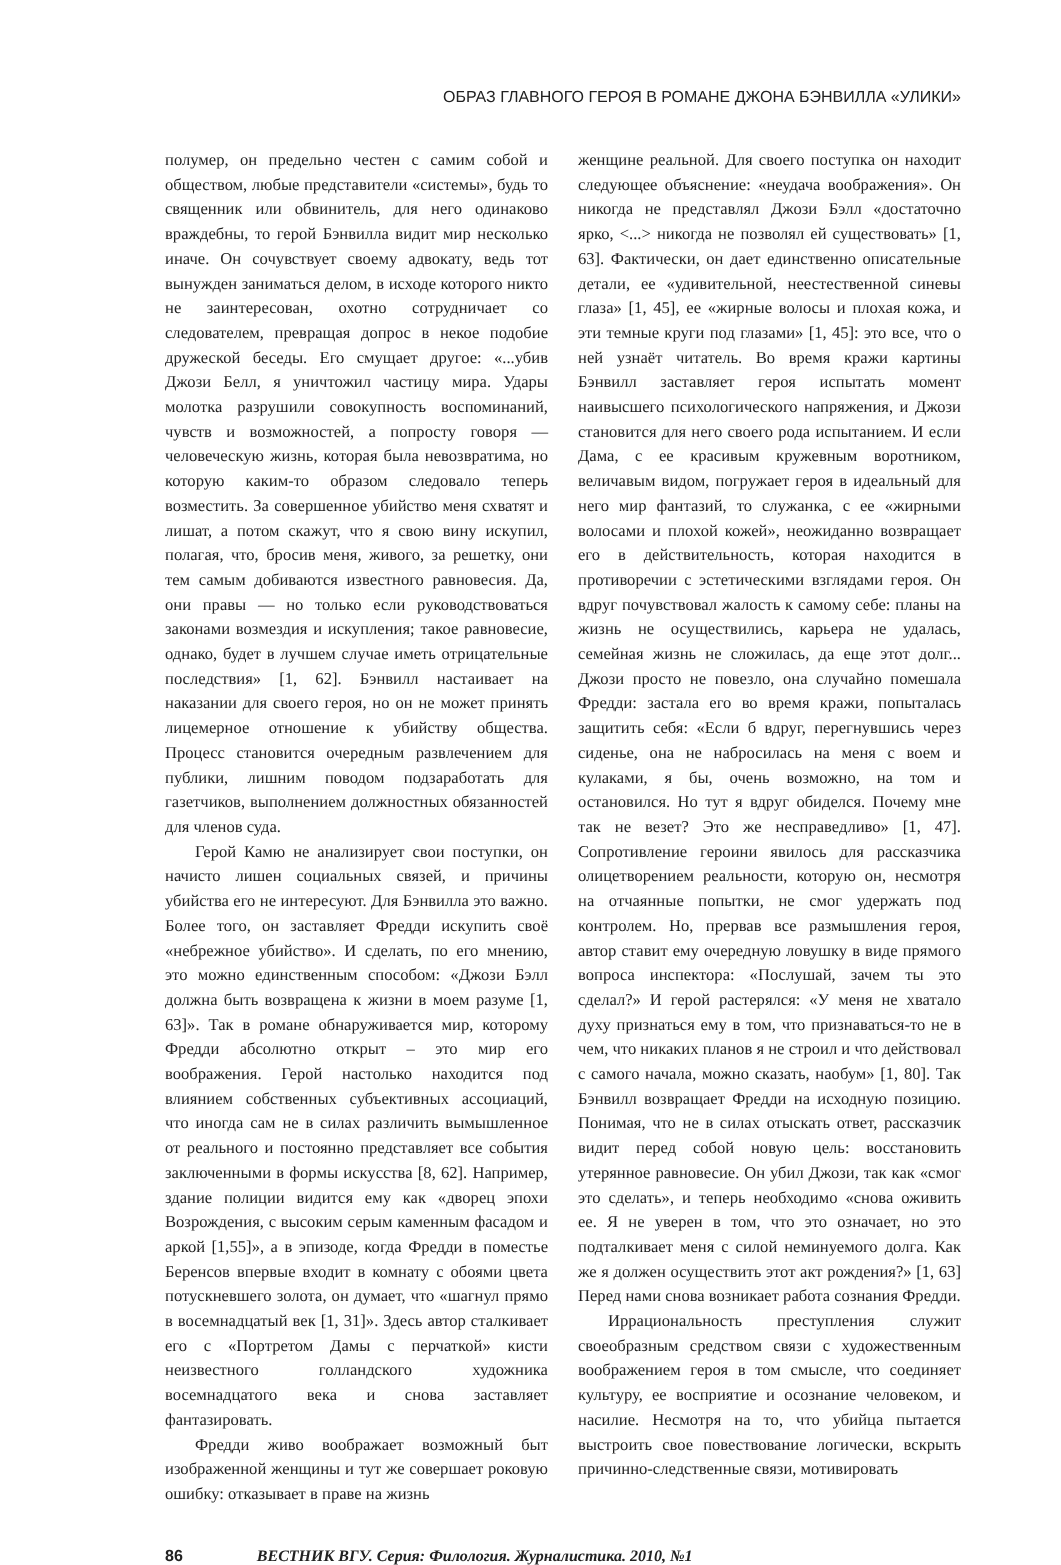ОБРАЗ ГЛАВНОГО ГЕРОЯ В РОМАНЕ ДЖОНА БЭНВИЛЛА «УЛИКИ»
полумер, он предельно честен с самим собой и обществом, любые представители «системы», будь то священник или обвинитель, для него одинаково враждебны, то герой Бэнвилла видит мир несколько иначе. Он сочувствует своему адвокату, ведь тот вынужден заниматься делом, в исходе которого никто не заинтересован, охотно сотрудничает со следователем, превращая допрос в некое подобие дружеской беседы. Его смущает другое: «...убив Джози Белл, я уничтожил частицу мира. Удары молотка разрушили совокупность воспоминаний, чувств и возможностей, а попросту говоря — человеческую жизнь, которая была невозвратима, но которую каким-то образом следовало теперь возместить. За совершенное убийство меня схватят и лишат, а потом скажут, что я свою вину искупил, полагая, что, бросив меня, живого, за решетку, они тем самым добиваются известного равновесия. Да, они правы — но только если руководствоваться законами возмездия и искупления; такое равновесие, однако, будет в лучшем случае иметь отрицательные последствия» [1, 62]. Бэнвилл настаивает на наказании для своего героя, но он не может принять лицемерное отношение к убийству общества. Процесс становится очередным развлечением для публики, лишним поводом подзаработать для газетчиков, выполнением должностных обязанностей для членов суда.
Герой Камю не анализирует свои поступки, он начисто лишен социальных связей, и причины убийства его не интересуют. Для Бэнвилла это важно. Более того, он заставляет Фредди искупить своё «небрежное убийство». И сделать, по его мнению, это можно единственным способом: «Джози Бэлл должна быть возвращена к жизни в моем разуме [1, 63]». Так в романе обнаруживается мир, которому Фредди абсолютно открыт – это мир его воображения. Герой настолько находится под влиянием собственных субъективных ассоциаций, что иногда сам не в силах различить вымышленное от реального и постоянно представляет все события заключенными в формы искусства [8, 62]. Например, здание полиции видится ему как «дворец эпохи Возрождения, с высоким серым каменным фасадом и аркой [1,55]», а в эпизоде, когда Фредди в поместье Беренсов впервые входит в комнату с обоями цвета потускневшего золота, он думает, что «шагнул прямо в восемнадцатый век [1, 31]». Здесь автор сталкивает его с «Портретом Дамы с перчаткой» кисти неизвестного голландского художника восемнадцатого века и снова заставляет фантазировать.
Фредди живо воображает возможный быт изображенной женщины и тут же совершает роковую ошибку: отказывает в праве на жизнь
женщине реальной. Для своего поступка он находит следующее объяснение: «неудача воображения». Он никогда не представлял Джози Бэлл «достаточно ярко, <...> никогда не позволял ей существовать» [1, 63]. Фактически, он дает единственно описательные детали, ее «удивительной, неестественной синевы глаза» [1, 45], ее «жирные волосы и плохая кожа, и эти темные круги под глазами» [1, 45]: это все, что о ней узнаёт читатель. Во время кражи картины Бэнвилл заставляет героя испытать момент наивысшего психологического напряжения, и Джози становится для него своего рода испытанием. И если Дама, с ее красивым кружевным воротником, величавым видом, погружает героя в идеальный для него мир фантазий, то служанка, с ее «жирными волосами и плохой кожей», неожиданно возвращает его в действительность, которая находится в противоречии с эстетическими взглядами героя. Он вдруг почувствовал жалость к самому себе: планы на жизнь не осуществились, карьера не удалась, семейная жизнь не сложилась, да еще этот долг... Джози просто не повезло, она случайно помешала Фредди: застала его во время кражи, попыталась защитить себя: «Если б вдруг, перегнувшись через сиденье, она не набросилась на меня с воем и кулаками, я бы, очень возможно, на том и остановился. Но тут я вдруг обиделся. Почему мне так не везет? Это же несправедливо» [1, 47]. Сопротивление героини явилось для рассказчика олицетворением реальности, которую он, несмотря на отчаянные попытки, не смог удержать под контролем. Но, прервав все размышления героя, автор ставит ему очередную ловушку в виде прямого вопроса инспектора: «Послушай, зачем ты это сделал?» И герой растерялся: «У меня не хватало духу признаться ему в том, что признаваться-то не в чем, что никаких планов я не строил и что действовал с самого начала, можно сказать, наобум» [1, 80]. Так Бэнвилл возвращает Фредди на исходную позицию. Понимая, что не в силах отыскать ответ, рассказчик видит перед собой новую цель: восстановить утерянное равновесие. Он убил Джози, так как «смог это сделать», и теперь необходимо «снова оживить ее. Я не уверен в том, что это означает, но это подталкивает меня с силой неминуемого долга. Как же я должен осуществить этот акт рождения?» [1, 63] Перед нами снова возникает работа сознания Фредди.
Иррациональность преступления служит своеобразным средством связи с художественным воображением героя в том смысле, что соединяет культуру, ее восприятие и осознание человеком, и насилие. Несмотря на то, что убийца пытается выстроить свое повествование логически, вскрыть причинно-следственные связи, мотивировать
86 ВЕСТНИК ВГУ. Серия: Филология. Журналистика. 2010, №1